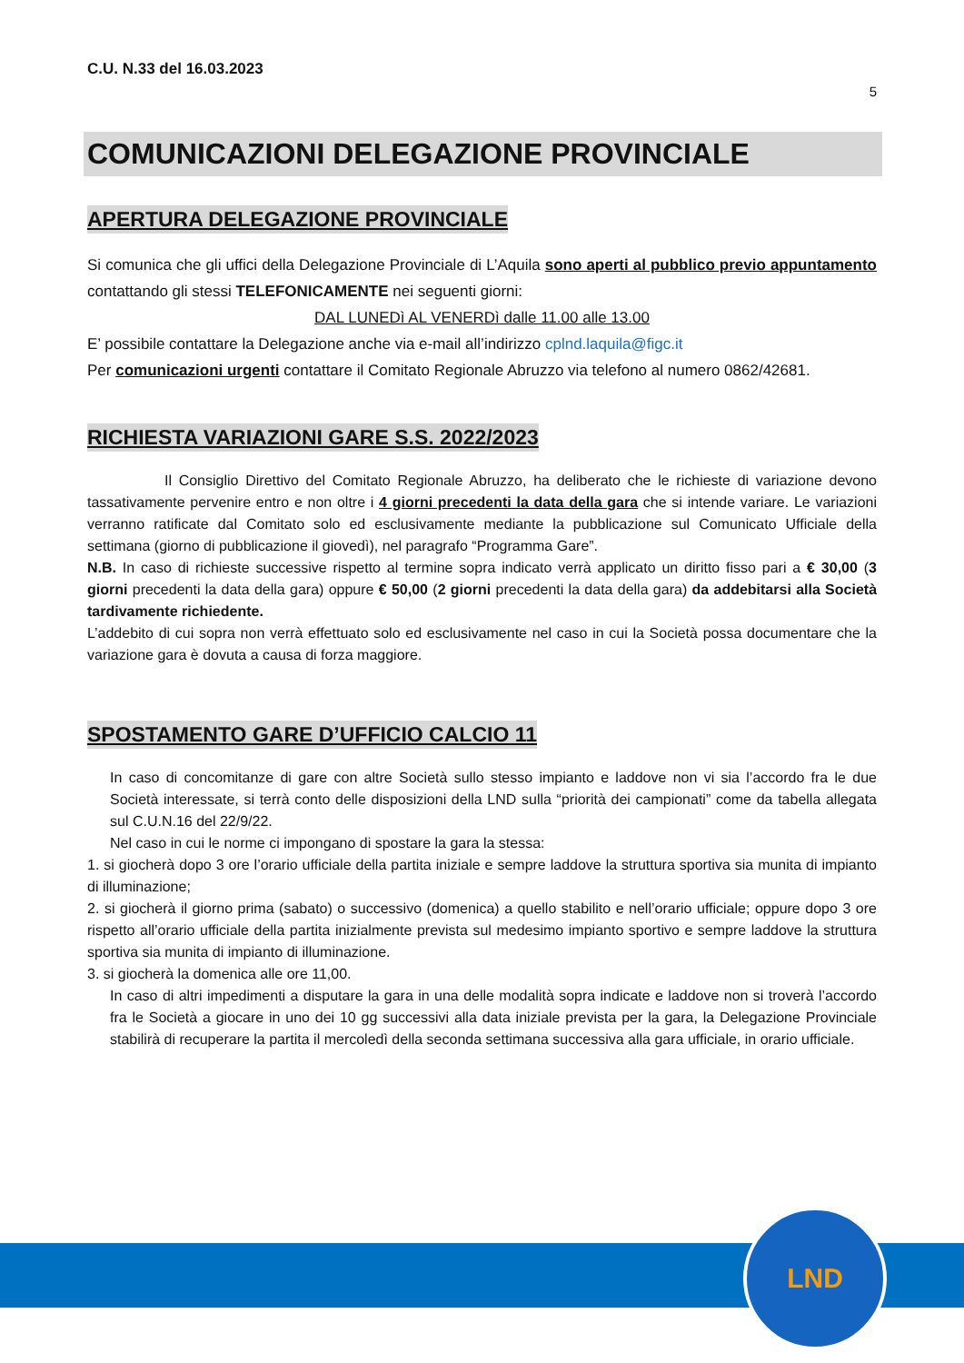C.U. N.33 del 16.03.2023
5
COMUNICAZIONI DELEGAZIONE PROVINCIALE
APERTURA DELEGAZIONE PROVINCIALE
Si comunica che gli uffici della Delegazione Provinciale di L’Aquila sono aperti al pubblico previo appuntamento contattando gli stessi TELEFONICAMENTE nei seguenti giorni:
DAL LUNEDì AL VENERDì dalle 11.00 alle 13.00
E’ possibile contattare la Delegazione anche via e-mail all’indirizzo cplnd.laquila@figc.it
Per comunicazioni urgenti contattare il Comitato Regionale Abruzzo via telefono al numero 0862/42681.
RICHIESTA VARIAZIONI GARE S.S. 2022/2023
Il Consiglio Direttivo del Comitato Regionale Abruzzo, ha deliberato che le richieste di variazione devono tassativamente pervenire entro e non oltre i 4 giorni precedenti la data della gara che si intende variare. Le variazioni verranno ratificate dal Comitato solo ed esclusivamente mediante la pubblicazione sul Comunicato Ufficiale della settimana (giorno di pubblicazione il giovedì), nel paragrafo “Programma Gare”.
N.B. In caso di richieste successive rispetto al termine sopra indicato verrà applicato un diritto fisso pari a € 30,00 (3 giorni precedenti la data della gara) oppure € 50,00 (2 giorni precedenti la data della gara) da addebitarsi alla Società tardivamente richiedente.
L’addebito di cui sopra non verrà effettuato solo ed esclusivamente nel caso in cui la Società possa documentare che la variazione gara è dovuta a causa di forza maggiore.
SPOSTAMENTO GARE D’UFFICIO CALCIO 11
In caso di concomitanze di gare con altre Società sullo stesso impianto e laddove non vi sia l’accordo fra le due Società interessate, si terrà conto delle disposizioni della LND sulla “priorità dei campionati” come da tabella allegata sul C.U.N.16 del 22/9/22.
Nel caso in cui le norme ci impongano di spostare la gara la stessa:
1. si giocherà dopo 3 ore l’orario ufficiale della partita iniziale e sempre laddove la struttura sportiva sia munita di impianto di illuminazione;
2. si giocherà il giorno prima (sabato) o successivo (domenica) a quello stabilito e nell’orario ufficiale; oppure dopo 3 ore rispetto all’orario ufficiale della partita inizialmente prevista sul medesimo impianto sportivo e sempre laddove la struttura sportiva sia munita di impianto di illuminazione.
3. si giocherà la domenica alle ore 11,00.
In caso di altri impedimenti a disputare la gara in una delle modalità sopra indicate e laddove non si troverà l’accordo fra le Società a giocare in uno dei 10 gg successivi alla data iniziale prevista per la gara, la Delegazione Provinciale stabilirà di recuperare la partita il mercoledì della seconda settimana successiva alla gara ufficiale, in orario ufficiale.
LND